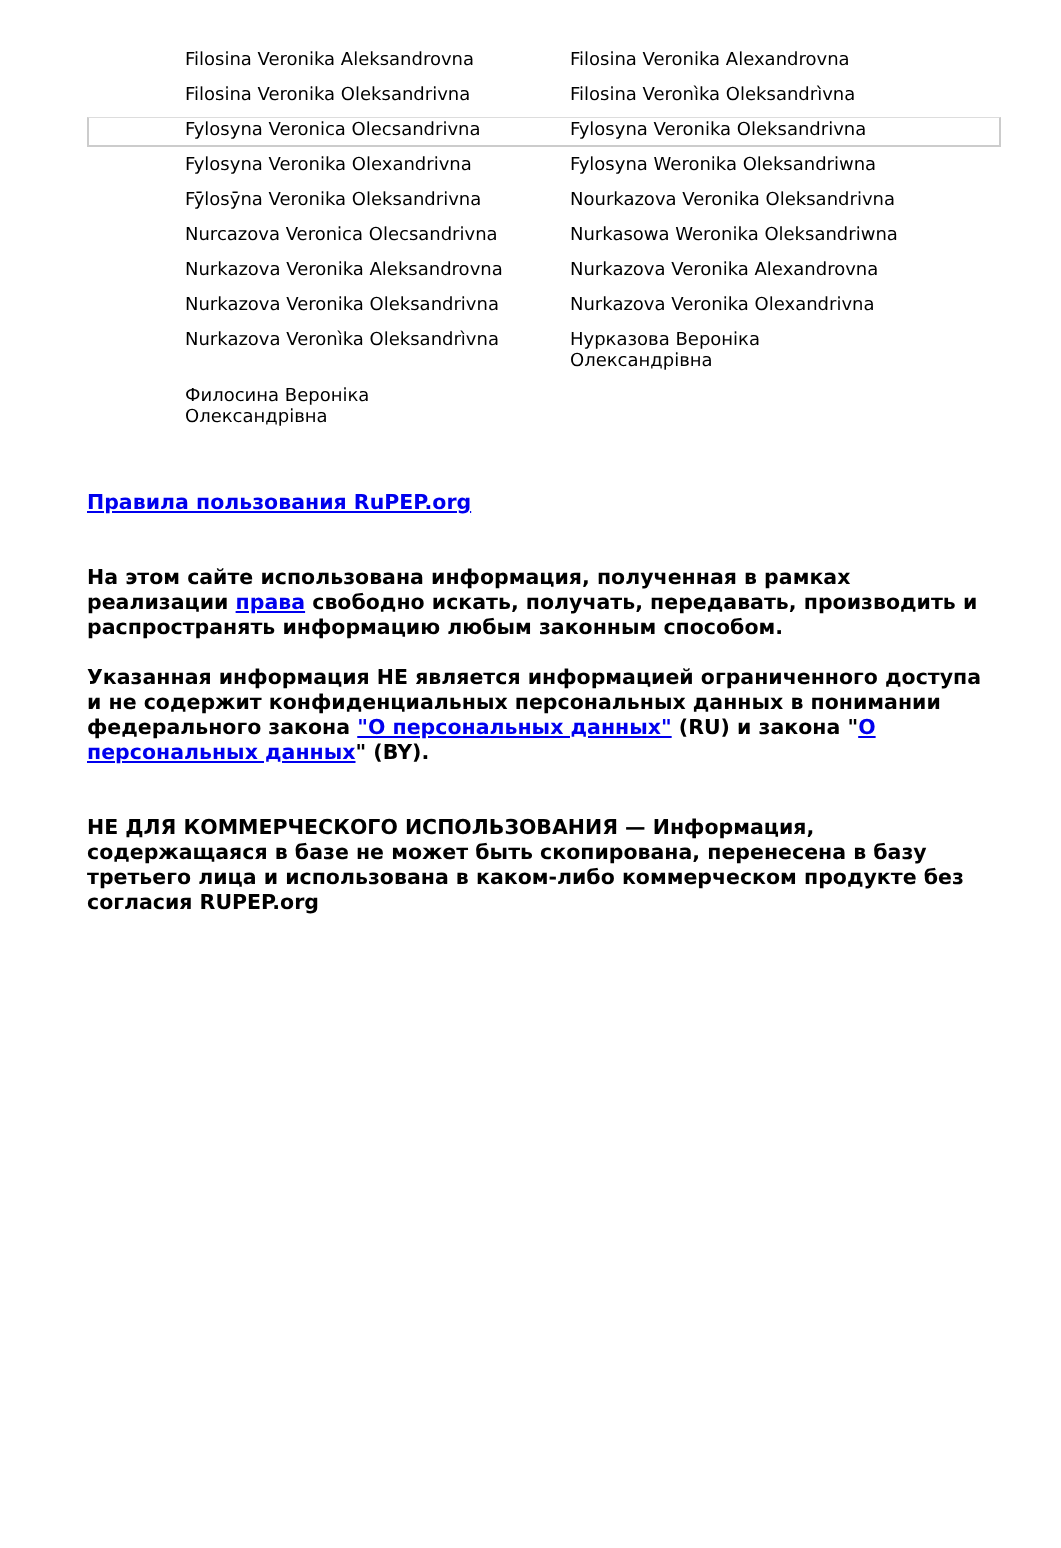| Filosina Veronika Aleksandrovna | Filosina Veronika Alexandrovna |
| Filosina Veronika Oleksandrivna | Filosina Veronìka Oleksandrìvna |
| Fylosyna Veronica Olecsandrivna | Fylosyna Veronika Oleksandrivna |
| Fylosyna Veronika Olexandrivna | Fylosyna Weronika Oleksandriwna |
| Fȳlosȳna Veronika Oleksandrivna | Nourkazova Veronika Oleksandrivna |
| Nurcazova Veronica Olecsandrivna | Nurkasowa Weronika Oleksandriwna |
| Nurkazova Veronika Aleksandrovna | Nurkazova Veronika Alexandrovna |
| Nurkazova Veronika Oleksandrivna | Nurkazova Veronika Olexandrivna |
| Nurkazova Veronìka Oleksandrìvna | Нурказова Вероніка Олександрівна |
| Филосина Вероніка Олександрівна | |
Правила пользования RuPEP.org
На этом сайте использована информация, полученная в рамках реализации права свободно искать, получать, передавать, производить и распространять информацию любым законным способом.
Указанная информация НЕ является информацией ограниченного доступа и не содержит конфиденциальных персональных данных в понимании федерального закона "О персональных данных" (RU) и закона "О персональных данных" (BY).
НЕ ДЛЯ КОММЕРЧЕСКОГО ИСПОЛЬЗОВАНИЯ — Информация, содержащаяся в базе не может быть скопирована, перенесена в базу третьего лица и использована в каком-либо коммерческом продукте без согласия RUPEP.org